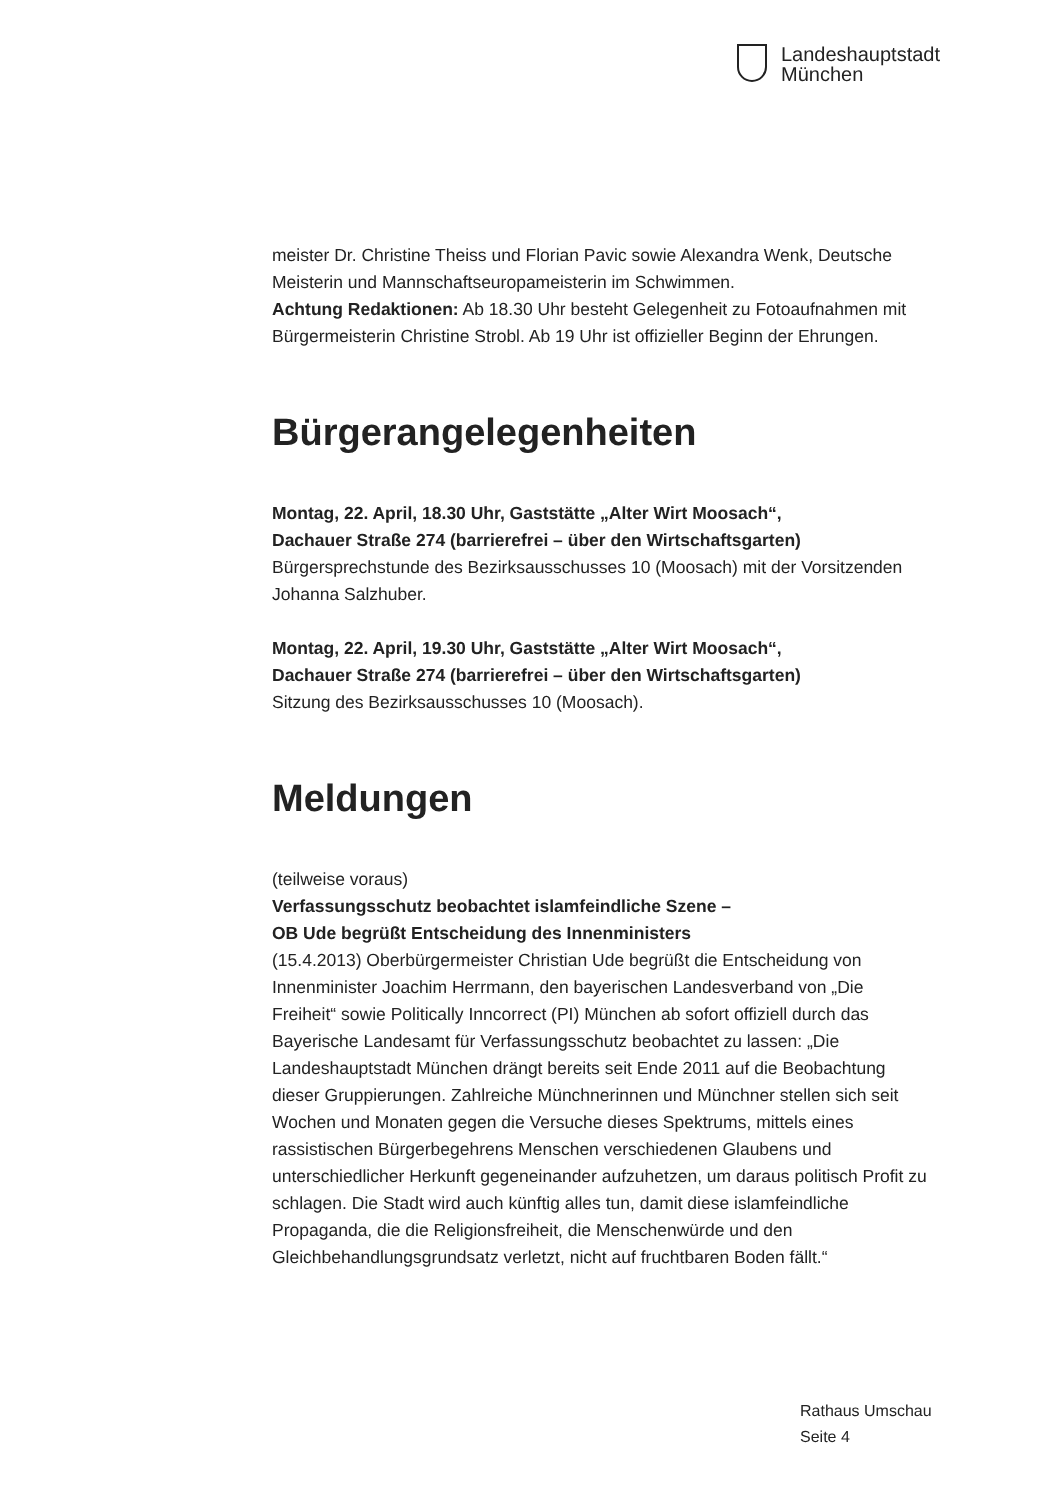Landeshauptstadt
München
meister Dr. Christine Theiss und Florian Pavic sowie Alexandra Wenk, Deutsche Meisterin und Mannschaftseuropameisterin im Schwimmen.
Achtung Redaktionen: Ab 18.30 Uhr besteht Gelegenheit zu Fotoaufnahmen mit Bürgermeisterin Christine Strobl. Ab 19 Uhr ist offizieller Beginn der Ehrungen.
Bürgerangelegenheiten
Montag, 22. April, 18.30 Uhr, Gaststätte „Alter Wirt Moosach“,
Dachauer Straße 274 (barrierefrei – über den Wirtschaftsgarten)
Bürgersprechstunde des Bezirksausschusses 10 (Moosach) mit der Vorsitzenden Johanna Salzhuber.
Montag, 22. April, 19.30 Uhr, Gaststätte „Alter Wirt Moosach“,
Dachauer Straße 274 (barrierefrei – über den Wirtschaftsgarten)
Sitzung des Bezirksausschusses 10 (Moosach).
Meldungen
(teilweise voraus)
Verfassungsschutz beobachtet islamfeindliche Szene –
OB Ude begrüßt Entscheidung des Innenministers
(15.4.2013) Oberbürgermeister Christian Ude begrüßt die Entscheidung von Innenminister Joachim Herrmann, den bayerischen Landesverband von „Die Freiheit“ sowie Politically Inncorrect (PI) München ab sofort offiziell durch das Bayerische Landesamt für Verfassungsschutz beobachtet zu lassen: „Die Landeshauptstadt München drängt bereits seit Ende 2011 auf die Beobachtung dieser Gruppierungen. Zahlreiche Münchnerinnen und Münchner stellen sich seit Wochen und Monaten gegen die Versuche dieses Spektrums, mittels eines rassistischen Bürgerbegehrens Menschen verschiedenen Glaubens und unterschiedlicher Herkunft gegeneinander aufzuhetzen, um daraus politisch Profit zu schlagen. Die Stadt wird auch künftig alles tun, damit diese islamfeindliche Propaganda, die die Religionsfreiheit, die Menschenwürde und den Gleichbehandlungsgrundsatz verletzt, nicht auf fruchtbaren Boden fällt.“
Rathaus Umschau
Seite 4